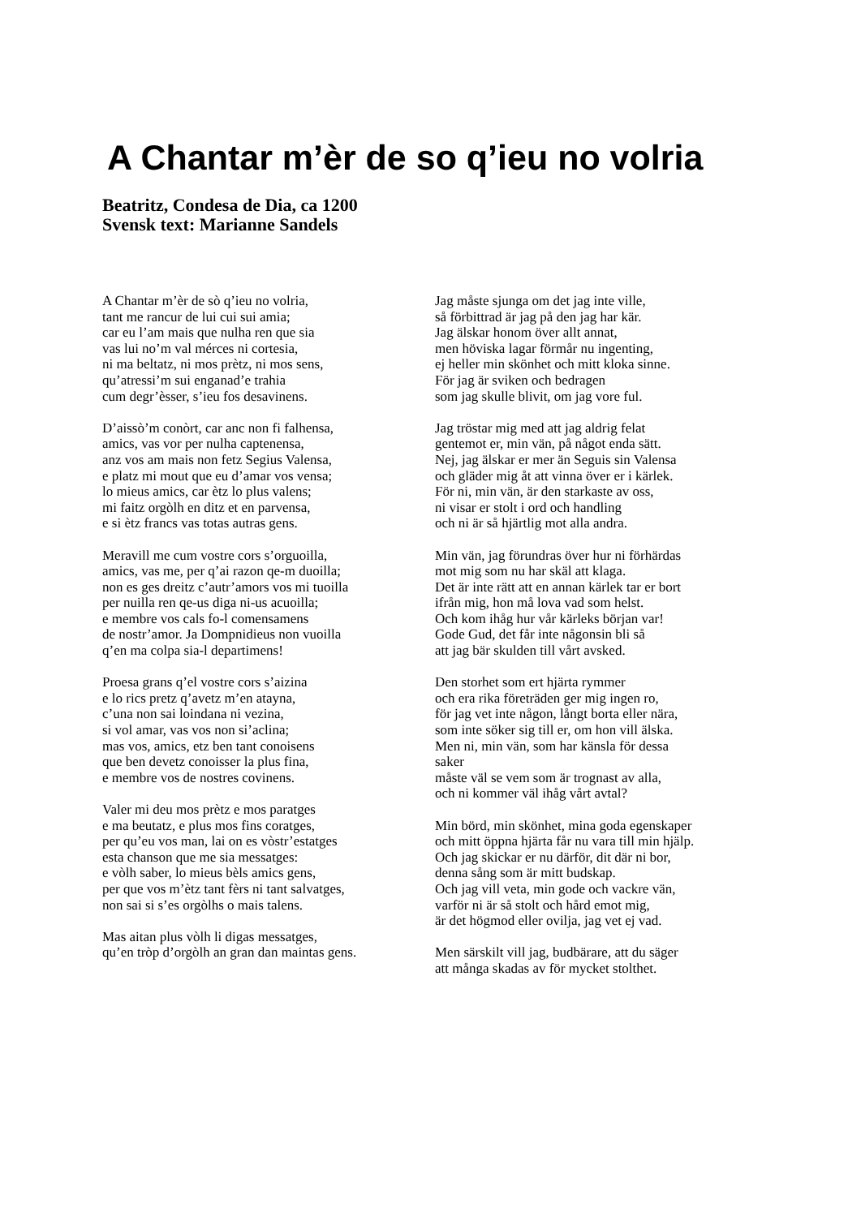A Chantar m’èr de so q’ieu no volria
Beatritz, Condesa de Dia, ca 1200
Svensk text: Marianne Sandels
A Chantar m’èr de sò q’ieu no volria,
tant me rancur de lui cui sui amia;
car eu l’am mais que nulha ren que sia
vas lui no’m val mérces ni cortesia,
ni ma beltatz, ni mos prètz, ni mos sens,
qu’atressi’m sui enganad’e trahia
cum degr’èsser, s’ieu fos desavinens.
D’aissò’m conòrt, car anc non fi falhensa,
amics, vas vor per nulha captenensa,
anz vos am mais non fetz Segius Valensa,
e platz mi mout que eu d’amar vos vensa;
lo mieus amics, car ètz lo plus valens;
mi faitz orgòlh en ditz et en parvensa,
e si ètz francs vas totas autras gens.
Meravill me cum vostre cors s’orguoilla,
amics, vas me, per q’ai razon qe-m duoilla;
non es ges dreitz c’autr’amors vos mi tuoilla
per nuilla ren qe-us diga ni-us acuoilla;
e membre vos cals fo-l comensamens
de nostr’amor. Ja Dompnidieus non vuoilla
q’en ma colpa sia-l departimens!
Proesa grans q’el vostre cors s’aizina
e lo rics pretz q’avetz m’en atayna,
c’una non sai loindana ni vezina,
si vol amar, vas vos non si’aclina;
mas vos, amics, etz ben tant conoisens
que ben devetz conoisser la plus fina,
e membre vos de nostres covinens.
Valer mi deu mos prètz e mos paratges
e ma beutatz, e plus mos fins coratges,
per qu’eu vos man, lai on es vòstr’estatges
esta chanson que me sia messatges:
e vòlh saber, lo mieus bèls amics gens,
per que vos m’ètz tant fèrs ni tant salvatges,
non sai si s’es orgòlhs o mais talens.
Mas aitan plus vòlh li digas messatges,
qu’en tròp d’orgòlh an gran dan maintas gens.
Jag måste sjunga om det jag inte ville,
så förbittrad är jag på den jag har kär.
Jag älskar honom över allt annat,
men höviska lagar förmår nu ingenting,
ej heller min skönhet och mitt kloka sinne.
För jag är sviken och bedragen
som jag skulle blivit, om jag vore ful.
Jag tröstar mig med att jag aldrig felat
gentemot er, min vän, på något enda sätt.
Nej, jag älskar er mer än Seguis sin Valensa
och gläder mig åt att vinna över er i kärlek.
För ni, min vän, är den starkaste av oss,
ni visar er stolt i ord och handling
och ni är så hjärtlig mot alla andra.
Min vän, jag förundras över hur ni förhärdas
mot mig som nu har skäl att klaga.
Det är inte rätt att en annan kärlek tar er bort
ifrån mig, hon må lova vad som helst.
Och kom ihåg hur vår kärleks början var!
Gode Gud, det får inte någonsin bli så
att jag bär skulden till vårt avsked.
Den storhet som ert hjärta rymmer
och era rika företräden ger mig ingen ro,
för jag vet inte någon, långt borta eller nära,
som inte söker sig till er, om hon vill älska.
Men ni, min vän, som har känsla för dessa
saker
måste väl se vem som är trognast av alla,
och ni kommer väl ihåg vårt avtal?
Min börd, min skönhet, mina goda egenskaper
och mitt öppna hjärta får nu vara till min hjälp.
Och jag skickar er nu därför, dit där ni bor,
denna sång som är mitt budskap.
Och jag vill veta, min gode och vackre vän,
varför ni är så stolt och hård emot mig,
är det högmod eller ovilja, jag vet ej vad.
Men särskilt vill jag, budbärare, att du säger
att många skadas av för mycket stolthet.